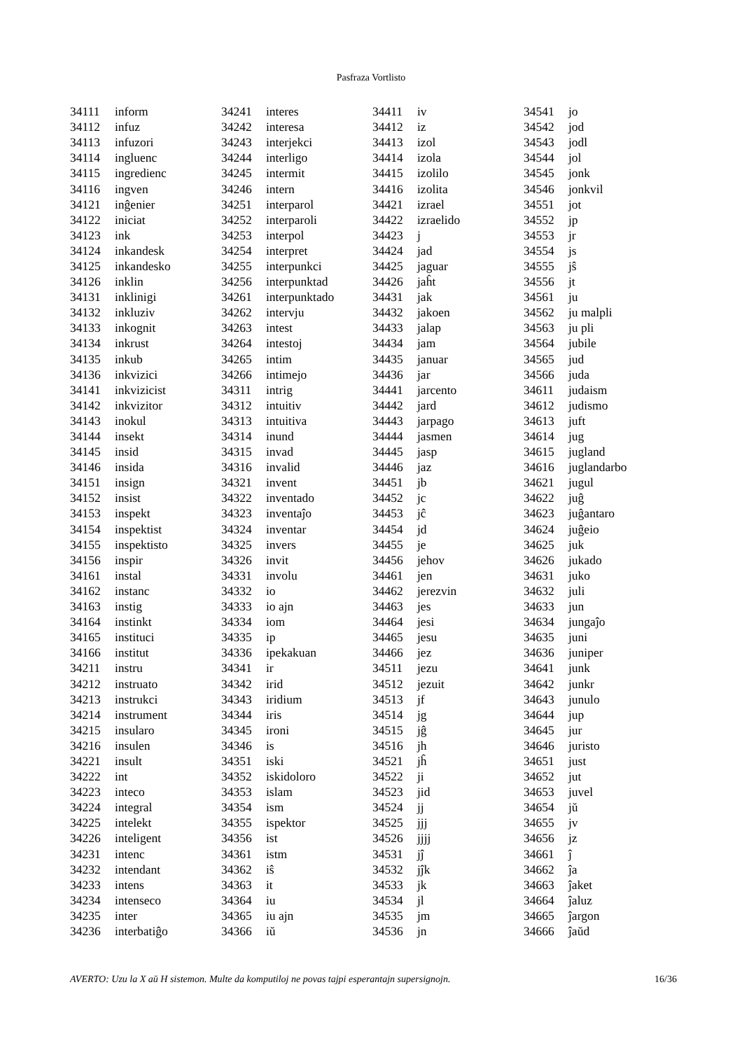Pasfraza Vortlisto
| 34111 | inform |
| 34112 | infuz |
| 34113 | infuzori |
| 34114 | ingluenc |
| 34115 | ingredienc |
| 34116 | ingven |
| 34121 | inĝenier |
| 34122 | iniciat |
| 34123 | ink |
| 34124 | inkandesk |
| 34125 | inkandesko |
| 34126 | inklin |
| 34131 | inklinigi |
| 34132 | inkluziv |
| 34133 | inkognit |
| 34134 | inkrust |
| 34135 | inkub |
| 34136 | inkvizici |
| 34141 | inkvizicist |
| 34142 | inkvizitor |
| 34143 | inokul |
| 34144 | insekt |
| 34145 | insid |
| 34146 | insida |
| 34151 | insign |
| 34152 | insist |
| 34153 | inspekt |
| 34154 | inspektist |
| 34155 | inspektisto |
| 34156 | inspir |
| 34161 | instal |
| 34162 | instanc |
| 34163 | instig |
| 34164 | instinkt |
| 34165 | instituci |
| 34166 | institut |
| 34211 | instru |
| 34212 | instruato |
| 34213 | instrukci |
| 34214 | instrument |
| 34215 | insularo |
| 34216 | insulen |
| 34221 | insult |
| 34222 | int |
| 34223 | inteco |
| 34224 | integral |
| 34225 | intelekt |
| 34226 | inteligent |
| 34231 | intenc |
| 34232 | intendant |
| 34233 | intens |
| 34234 | intenseco |
| 34235 | inter |
| 34236 | interbatiĝo |
| 34241 | interes |
| 34242 | interesa |
| 34243 | interjekci |
| 34244 | interligo |
| 34245 | intermit |
| 34246 | intern |
| 34251 | interparol |
| 34252 | interparoli |
| 34253 | interpol |
| 34254 | interpret |
| 34255 | interpunkci |
| 34256 | interpunktad |
| 34261 | interpunktado |
| 34262 | intervju |
| 34263 | intest |
| 34264 | intestoj |
| 34265 | intim |
| 34266 | intimejo |
| 34311 | intrig |
| 34312 | intuitiv |
| 34313 | intuitiva |
| 34314 | inund |
| 34315 | invad |
| 34316 | invalid |
| 34321 | invent |
| 34322 | inventado |
| 34323 | inventaĵo |
| 34324 | inventar |
| 34325 | invers |
| 34326 | invit |
| 34331 | involu |
| 34332 | io |
| 34333 | io ajn |
| 34334 | iom |
| 34335 | ip |
| 34336 | ipekakuan |
| 34341 | ir |
| 34342 | irid |
| 34343 | iridium |
| 34344 | iris |
| 34345 | ironi |
| 34346 | is |
| 34351 | iski |
| 34352 | iskidoloro |
| 34353 | islam |
| 34354 | ism |
| 34355 | ispektor |
| 34356 | ist |
| 34361 | istm |
| 34362 | iŝ |
| 34363 | it |
| 34364 | iu |
| 34365 | iu ajn |
| 34366 | iŭ |
| 34411 | iv |
| 34412 | iz |
| 34413 | izol |
| 34414 | izola |
| 34415 | izolilo |
| 34416 | izolita |
| 34421 | izrael |
| 34422 | izraelido |
| 34423 | j |
| 34424 | jad |
| 34425 | jaguar |
| 34426 | jaĥt |
| 34431 | jak |
| 34432 | jakoen |
| 34433 | jalap |
| 34434 | jam |
| 34435 | januar |
| 34436 | jar |
| 34441 | jarcento |
| 34442 | jard |
| 34443 | jarpago |
| 34444 | jasmen |
| 34445 | jasp |
| 34446 | jaz |
| 34451 | jb |
| 34452 | jc |
| 34453 | jĉ |
| 34454 | jd |
| 34455 | je |
| 34456 | jehov |
| 34461 | jen |
| 34462 | jerezvin |
| 34463 | jes |
| 34464 | jesi |
| 34465 | jesu |
| 34466 | jez |
| 34511 | jezu |
| 34512 | jezuit |
| 34513 | jf |
| 34514 | jg |
| 34515 | jĝ |
| 34516 | jh |
| 34521 | jĥ |
| 34522 | ji |
| 34523 | jid |
| 34524 | jj |
| 34525 | jjj |
| 34526 | jjjj |
| 34531 | jĵ |
| 34532 | jĵk |
| 34533 | jk |
| 34534 | jl |
| 34535 | jm |
| 34536 | jn |
| 34541 | jo |
| 34542 | jod |
| 34543 | jodl |
| 34544 | jol |
| 34545 | jonk |
| 34546 | jonkvil |
| 34551 | jot |
| 34552 | jp |
| 34553 | jr |
| 34554 | js |
| 34555 | jŝ |
| 34556 | jt |
| 34561 | ju |
| 34562 | ju malpli |
| 34563 | ju pli |
| 34564 | jubile |
| 34565 | jud |
| 34566 | juda |
| 34611 | judaism |
| 34612 | judismo |
| 34613 | juft |
| 34614 | jug |
| 34615 | jugland |
| 34616 | juglandarbo |
| 34621 | jugul |
| 34622 | juĝ |
| 34623 | juĝantaro |
| 34624 | juĝeio |
| 34625 | juk |
| 34626 | jukado |
| 34631 | juko |
| 34632 | juli |
| 34633 | jun |
| 34634 | jungaĵo |
| 34635 | juni |
| 34636 | juniper |
| 34641 | junk |
| 34642 | junkr |
| 34643 | junulo |
| 34644 | jup |
| 34645 | jur |
| 34646 | juristo |
| 34651 | just |
| 34652 | jut |
| 34653 | juvel |
| 34654 | jŭ |
| 34655 | jv |
| 34656 | jz |
| 34661 | ĵ |
| 34662 | ĵa |
| 34663 | ĵaket |
| 34664 | ĵaluz |
| 34665 | ĵargon |
| 34666 | ĵaŭd |
AVERTO: Uzu la X aŭ H sistemon. Multe da komputiloj ne povas tajpi esperantajn supersignojn. 16/36